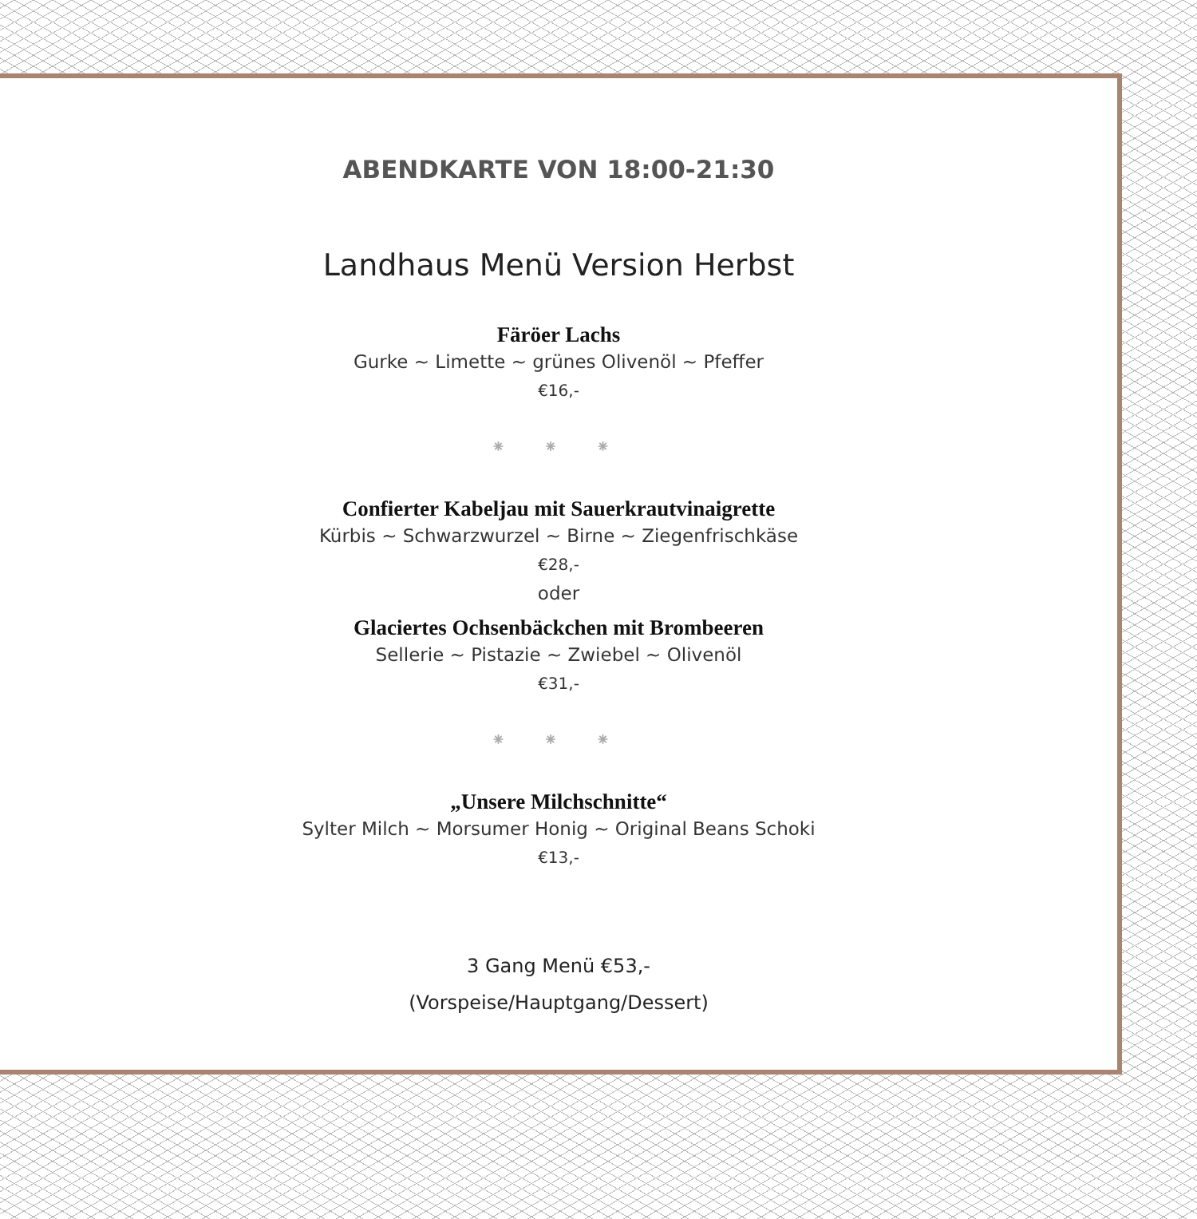ABENDKARTE VON 18:00-21:30
Landhaus Menü Version Herbst
Färöer Lachs
Gurke ~ Limette ~ grünes Olivenöl ~ Pfeffer
€16,-
⁕ ⁕ ⁕
Confierter Kabeljau mit Sauerkrautvinaigrette
Kürbis ~ Schwarzwurzel ~ Birne ~ Ziegenfrischkäse
€28,-
oder
Glaciertes Ochsenbäckchen mit Brombeeren
Sellerie ~ Pistazie ~ Zwiebel ~ Olivenöl
€31,-
⁕ ⁕ ⁕
„Unsere Milchschnitte“
Sylter Milch ~ Morsumer Honig ~ Original Beans Schoki
€13,-
3 Gang Menü €53,-
(Vorspeise/Hauptgang/Dessert)